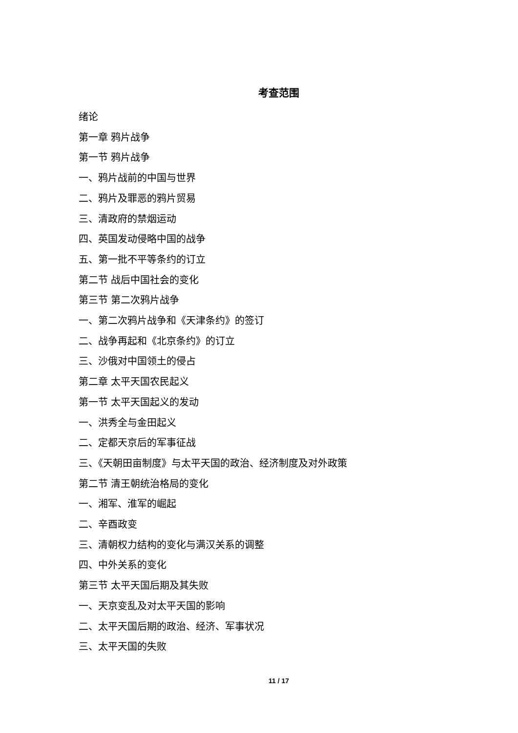考查范围
绪论
第一章 鸦片战争
第一节 鸦片战争
一、鸦片战前的中国与世界
二、鸦片及罪恶的鸦片贸易
三、清政府的禁烟运动
四、英国发动侵略中国的战争
五、第一批不平等条约的订立
第二节 战后中国社会的变化
第三节 第二次鸦片战争
一、第二次鸦片战争和《天津条约》的签订
二、战争再起和《北京条约》的订立
三、沙俄对中国领土的侵占
第二章 太平天国农民起义
第一节 太平天国起义的发动
一、洪秀全与金田起义
二、定都天京后的军事征战
三、《天朝田亩制度》与太平天国的政治、经济制度及对外政策
第二节 清王朝统治格局的变化
一、湘军、淮军的崛起
二、辛酉政变
三、清朝权力结构的变化与满汉关系的调整
四、中外关系的变化
第三节 太平天国后期及其失败
一、天京变乱及对太平天国的影响
二、太平天国后期的政治、经济、军事状况
三、太平天国的失败
11 / 17